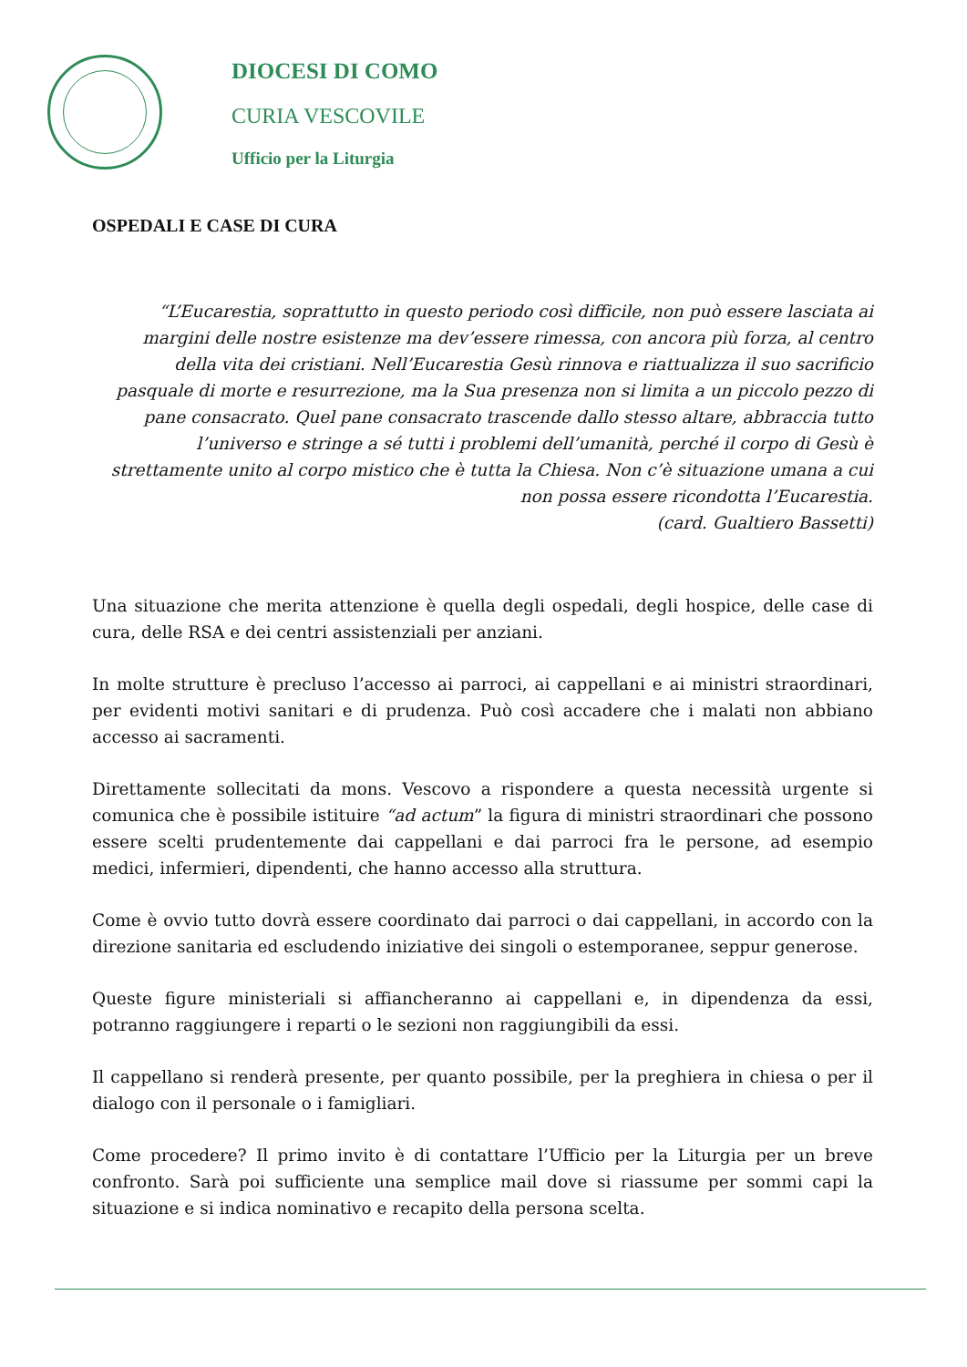DIOCESI DI COMO
CURIA VESCOVILE
Ufficio per la Liturgia
OSPEDALI E CASE DI CURA
“L’Eucarestia, soprattutto in questo periodo così difficile, non può essere lasciata ai margini delle nostre esistenze ma dev’essere rimessa, con ancora più forza, al centro della vita dei cristiani. Nell’Eucarestia Gesù rinnova e riattualizza il suo sacrificio pasquale di morte e resurrezione, ma la Sua presenza non si limita a un piccolo pezzo di pane consacrato. Quel pane consacrato trascende dallo stesso altare, abbraccia tutto l’universo e stringe a sé tutti i problemi dell’umanità, perché il corpo di Gesù è strettamente unito al corpo mistico che è tutta la Chiesa. Non c’è situazione umana a cui non possa essere ricondotta l’Eucarestia.
(card. Gualtiero Bassetti)
Una situazione che merita attenzione è quella degli ospedali, degli hospice, delle case di cura, delle RSA e dei centri assistenziali per anziani.
In molte strutture è precluso l’accesso ai parroci, ai cappellani e ai ministri straordinari, per evidenti motivi sanitari e di prudenza. Può così accadere che i malati non abbiano accesso ai sacramenti.
Direttamente sollecitati da mons. Vescovo a rispondere a questa necessità urgente si comunica che è possibile istituire “ad actum” la figura di ministri straordinari che possono essere scelti prudentemente dai cappellani e dai parroci fra le persone, ad esempio medici, infermieri, dipendenti, che hanno accesso alla struttura.
Come è ovvio tutto dovrà essere coordinato dai parroci o dai cappellani, in accordo con la direzione sanitaria ed escludendo iniziative dei singoli o estemporanee, seppur generose.
Queste figure ministeriali si affiancheranno ai cappellani e, in dipendenza da essi, potranno raggiungere i reparti o le sezioni non raggiungibili da essi.
Il cappellano si renderà presente, per quanto possibile, per la preghiera in chiesa o per il dialogo con il personale o i famigliari.
Come procedere? Il primo invito è di contattare l’Ufficio per la Liturgia per un breve confronto. Sarà poi sufficiente una semplice mail dove si riassume per sommi capi la situazione e si indica nominativo e recapito della persona scelta.